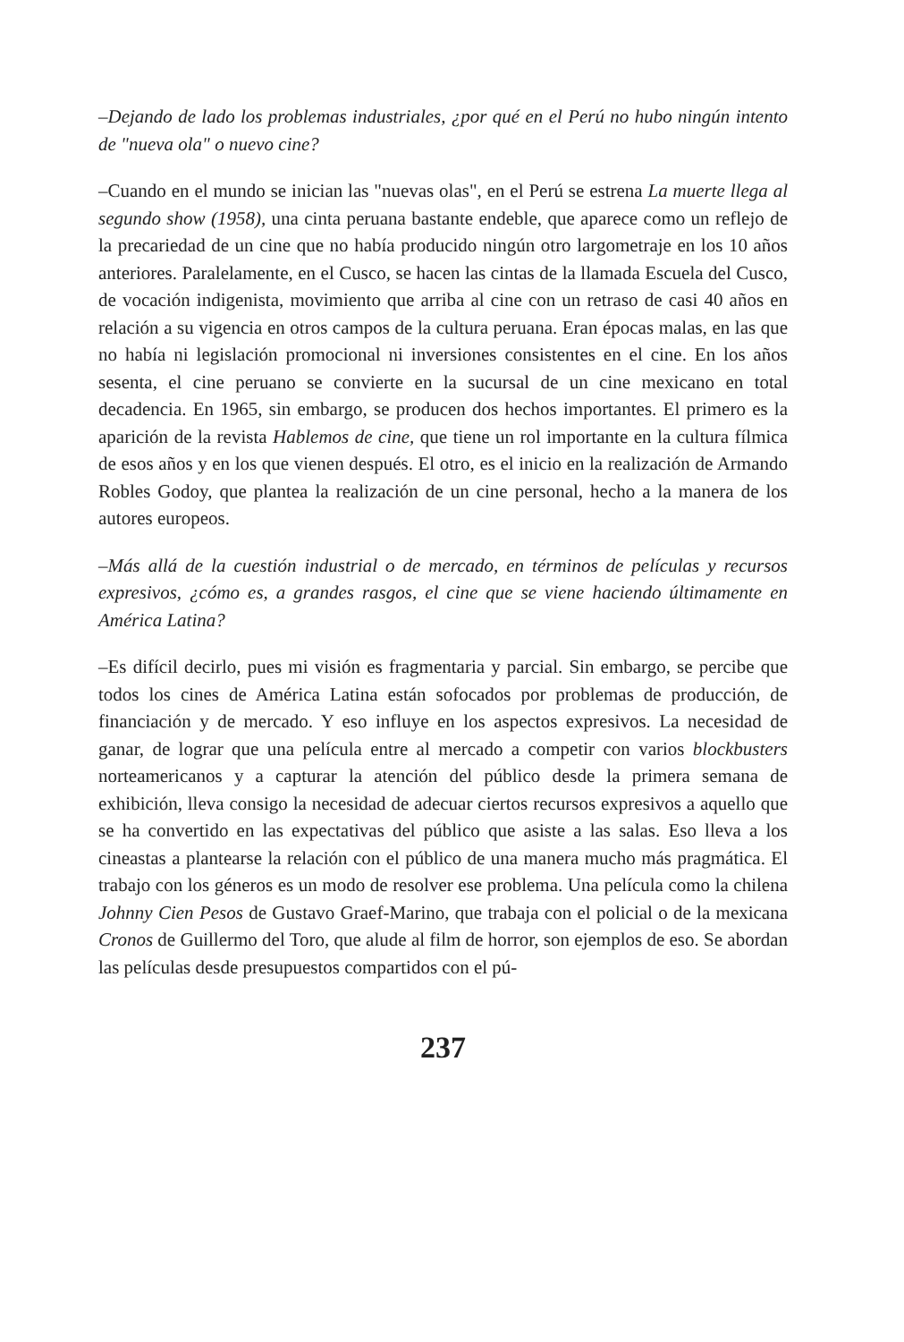–Dejando de lado los problemas industriales, ¿por qué en el Perú no hubo ningún intento de "nueva ola" o nuevo cine?
–Cuando en el mundo se inician las "nuevas olas", en el Perú se estrena La muerte llega al segundo show (1958), una cinta peruana bastante endeble, que aparece como un reflejo de la precariedad de un cine que no había producido ningún otro largometraje en los 10 años anteriores. Paralelamente, en el Cusco, se hacen las cintas de la llamada Escuela del Cusco, de vocación indigenista, movimiento que arriba al cine con un retraso de casi 40 años en relación a su vigencia en otros campos de la cultura peruana. Eran épocas malas, en las que no había ni legislación promocional ni inversiones consistentes en el cine. En los años sesenta, el cine peruano se convierte en la sucursal de un cine mexicano en total decadencia. En 1965, sin embargo, se producen dos hechos importantes. El primero es la aparición de la revista Hablemos de cine, que tiene un rol importante en la cultura fílmica de esos años y en los que vienen después. El otro, es el inicio en la realización de Armando Robles Godoy, que plantea la realización de un cine personal, hecho a la manera de los autores europeos.
–Más allá de la cuestión industrial o de mercado, en términos de películas y recursos expresivos, ¿cómo es, a grandes rasgos, el cine que se viene haciendo últimamente en América Latina?
–Es difícil decirlo, pues mi visión es fragmentaria y parcial. Sin embargo, se percibe que todos los cines de América Latina están sofocados por problemas de producción, de financiación y de mercado. Y eso influye en los aspectos expresivos. La necesidad de ganar, de lograr que una película entre al mercado a competir con varios blockbusters norteamericanos y a capturar la atención del público desde la primera semana de exhibición, lleva consigo la necesidad de adecuar ciertos recursos expresivos a aquello que se ha convertido en las expectativas del público que asiste a las salas. Eso lleva a los cineastas a plantearse la relación con el público de una manera mucho más pragmática. El trabajo con los géneros es un modo de resolver ese problema. Una película como la chilena Johnny Cien Pesos de Gustavo Graef-Marino, que trabaja con el policial o de la mexicana Cronos de Guillermo del Toro, que alude al film de horror, son ejemplos de eso. Se abordan las películas desde presupuestos compartidos con el pú-
237